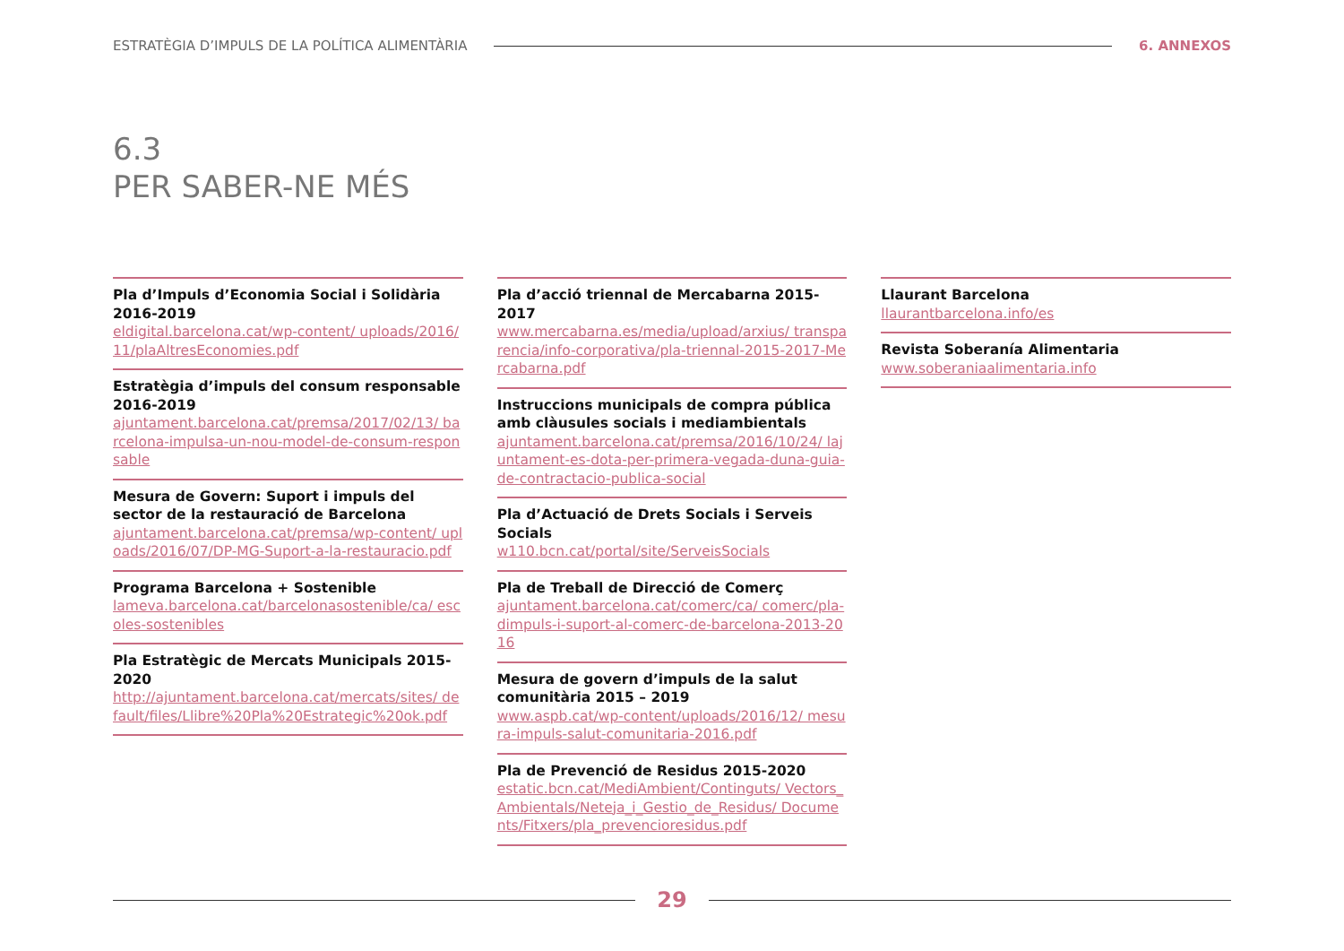ESTRATÈGIA D’IMPULS DE LA POLÍTICA ALIMENTÀRIA
6. ANNEXOS
6.3
PER SABER-NE MÉS
Pla d’Impuls d’Economia Social i Solidària 2016-2019
eldigital.barcelona.cat/wp-content/ uploads/2016/11/plaAltresEconomies.pdf
Estratègia d’impuls del consum responsable 2016-2019
ajuntament.barcelona.cat/premsa/2017/02/13/ barcelona-impulsa-un-nou-model-de-consum-responsable
Mesura de Govern: Suport i impuls del sector de la restauració de Barcelona
ajuntament.barcelona.cat/premsa/wp-content/ uploads/2016/07/DP-MG-Suport-a-la-restauracio.pdf
Programa Barcelona + Sostenible
lameva.barcelona.cat/barcelonasostenible/ca/ escoles-sostenibles
Pla Estratègic de Mercats Municipals 2015-2020
http://ajuntament.barcelona.cat/mercats/sites/ default/files/Llibre%20Pla%20Estrategic%20ok.pdf
Pla d’acció triennal de Mercabarna 2015-2017
www.mercabarna.es/media/upload/arxius/ transparencia/info-corporativa/pla-triennal-2015-2017-Mercabarna.pdf
Instruccions municipals de compra pública amb clàusules socials i mediambientals
ajuntament.barcelona.cat/premsa/2016/10/24/ lajuntament-es-dota-per-primera-vegada-duna-guia-de-contractacio-publica-social
Pla d’Actuació de Drets Socials i Serveis Socials
w110.bcn.cat/portal/site/ServeisSocials
Pla de Treball de Direcció de Comerç
ajuntament.barcelona.cat/comerc/ca/ comerc/pla-dimpuls-i-suport-al-comerc-de-barcelona-2013-2016
Mesura de govern d’impuls de la salut comunitària 2015 – 2019
www.aspb.cat/wp-content/uploads/2016/12/ mesura-impuls-salut-comunitaria-2016.pdf
Pla de Prevenció de Residus 2015-2020
estatic.bcn.cat/MediAmbient/Continguts/ Vectors_Ambientals/Neteja_i_Gestio_de_Residus/ Documents/Fitxers/pla_prevencioresidus.pdf
Llaurant Barcelona
llaurantbarcelona.info/es
Revista Soberanía Alimentaria
www.soberaniaalimentaria.info
29